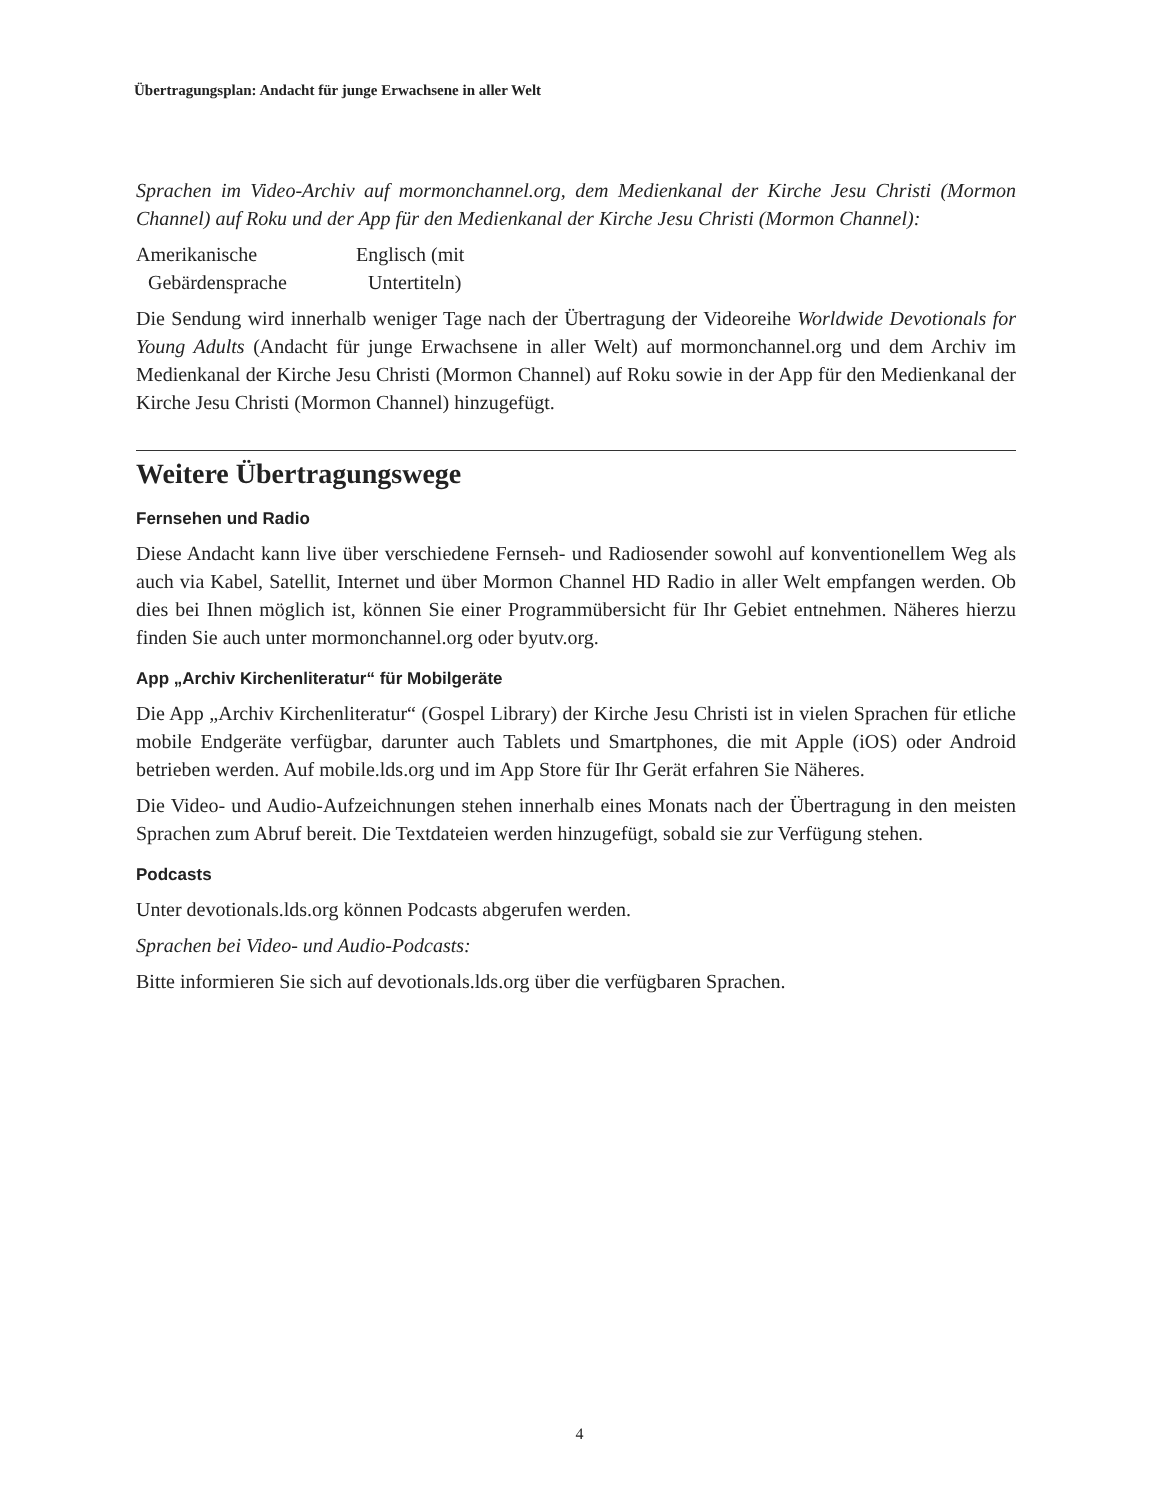Übertragungsplan: Andacht für junge Erwachsene in aller Welt
Sprachen im Video-Archiv auf mormonchannel.org, dem Medienkanal der Kirche Jesu Christi (Mormon Channel) auf Roku und der App für den Medienkanal der Kirche Jesu Christi (Mormon Channel):
Amerikanische
Gebärdensprache
Englisch (mit
Untertiteln)
Die Sendung wird innerhalb weniger Tage nach der Übertragung der Videoreihe Worldwide Devotionals for Young Adults (Andacht für junge Erwachsene in aller Welt) auf mormonchannel.org und dem Archiv im Medienkanal der Kirche Jesu Christi (Mormon Channel) auf Roku sowie in der App für den Medienkanal der Kirche Jesu Christi (Mormon Channel) hinzugefügt.
Weitere Übertragungswege
Fernsehen und Radio
Diese Andacht kann live über verschiedene Fernseh- und Radiosender sowohl auf konventionellem Weg als auch via Kabel, Satellit, Internet und über Mormon Channel HD Radio in aller Welt empfangen werden. Ob dies bei Ihnen möglich ist, können Sie einer Programmübersicht für Ihr Gebiet entnehmen. Näheres hierzu finden Sie auch unter mormonchannel.org oder byutv.org.
App „Archiv Kirchenliteratur“ für Mobilgeräte
Die App „Archiv Kirchenliteratur“ (Gospel Library) der Kirche Jesu Christi ist in vielen Sprachen für etliche mobile Endgeräte verfügbar, darunter auch Tablets und Smartphones, die mit Apple (iOS) oder Android betrieben werden. Auf mobile.lds.org und im App Store für Ihr Gerät erfahren Sie Näheres.
Die Video- und Audio-Aufzeichnungen stehen innerhalb eines Monats nach der Übertragung in den meisten Sprachen zum Abruf bereit. Die Textdateien werden hinzugefügt, sobald sie zur Verfügung stehen.
Podcasts
Unter devotionals.lds.org können Podcasts abgerufen werden.
Sprachen bei Video- und Audio-Podcasts:
Bitte informieren Sie sich auf devotionals.lds.org über die verfügbaren Sprachen.
4